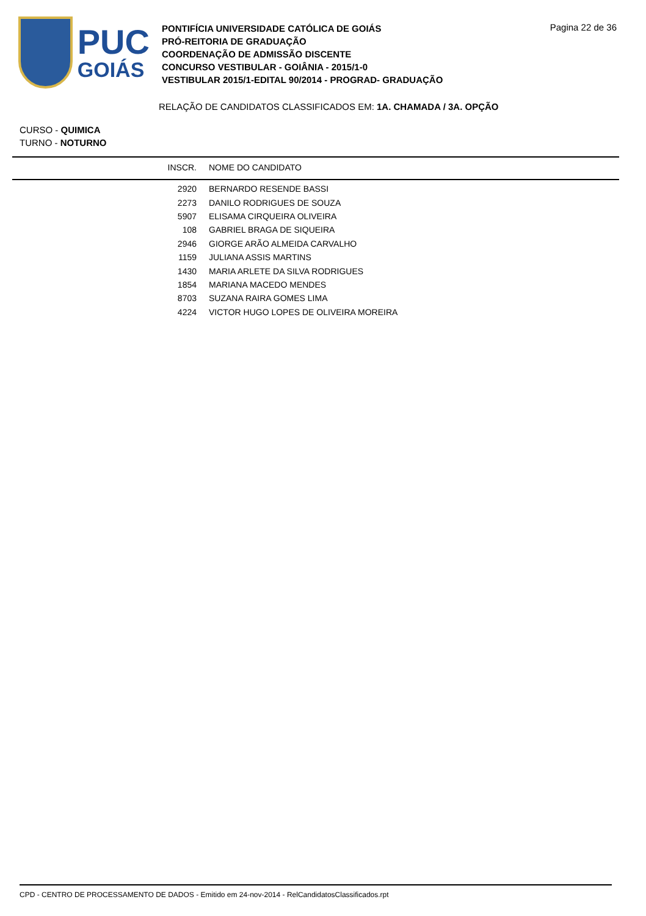PUC
GOIÁS
PONTIFÍCIA UNIVERSIDADE CATÓLICA DE GOIÁS
PRÓ-REITORIA DE GRADUAÇÃO
COORDENAÇÃO DE ADMISSÃO DISCENTE
CONCURSO VESTIBULAR - GOIÂNIA - 2015/1-0
VESTIBULAR 2015/1-EDITAL 90/2014 - PROGRAD- GRADUAÇÃO
Pagina 22 de 36
RELAÇÃO DE CANDIDATOS CLASSIFICADOS EM: 1A. CHAMADA / 3A. OPÇÃO
CURSO - QUIMICA
TURNO - NOTURNO
| INSCR. | NOME DO CANDIDATO |
| --- | --- |
| 2920 | BERNARDO RESENDE BASSI |
| 2273 | DANILO RODRIGUES DE SOUZA |
| 5907 | ELISAMA CIRQUEIRA OLIVEIRA |
| 108 | GABRIEL BRAGA DE SIQUEIRA |
| 2946 | GIORGE ARÃO ALMEIDA CARVALHO |
| 1159 | JULIANA ASSIS MARTINS |
| 1430 | MARIA ARLETE DA SILVA RODRIGUES |
| 1854 | MARIANA MACEDO MENDES |
| 8703 | SUZANA RAIRA GOMES LIMA |
| 4224 | VICTOR HUGO LOPES DE OLIVEIRA MOREIRA |
CPD - CENTRO DE PROCESSAMENTO DE DADOS - Emitido em 24-nov-2014 - RelCandidatosClassificados.rpt